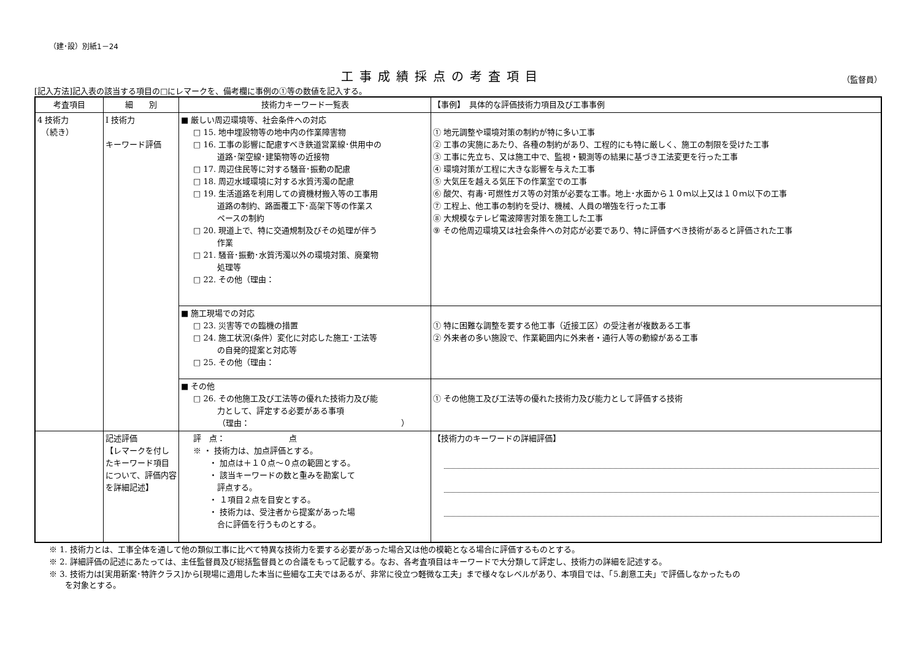（建･設）別紙1－24
工事成績採点の考査項目
（監督員）
[記入方法]記入表の該当する項目の□にレマークを、備考欄に事例の①等の数値を記入する。
| 考査項目 | 細 別 | 技術力キーワード一覧表 | 【事例】 具体的な評価技術力項目及び工事事例 |
| --- | --- | --- | --- |
| 4 技術力 （続き） | Ⅰ 技術力 キーワード評価 | ■ 厳しい周辺環境等、社会条件への対応 □ 15. 地中埋設物等の地中内の作業障害物 □ 16. 工事の影響に配慮すべき鉄道営業線･供用中の 道路･架空線･建築物等の近接物 □ 17. 周辺住民等に対する騒音･振動の配慮 □ 18. 周辺水域環境に対する水質汚濁の配慮 □ 19. 生活道路を利用しての資機材搬入等の工事用 道路の制約、路面覆工下･高架下等の作業ス ペースの制約 □ 20. 現道上で、特に交通規制及びその処理が伴う 作業 □ 21. 騒音･振動･水質汚濁以外の環境対策、廃棄物 処理等 □ 22. その他（理由： | ① 地元調整や環境対策の制約が特に多い工事 ② 工事の実施にあたり、各種の制約があり、工程的にも特に厳しく、施工の制限を受けた工事 ③ 工事に先立ち、又は施工中で、監視・観測等の結果に基づき工法変更を行った工事 ④ 環境対策が工程に大きな影響を与えた工事 ⑤ 大気圧を越える気圧下の作業室での工事 ⑥ 酸欠、有毒･可燃性ガス等の対策が必要な工事。地上･水面から１０ｍ以上又は１０ｍ以下の工事 ⑦ 工程上、他工事の制約を受け、機械、人員の増強を行った工事 ⑧ 大規模なテレビ電波障害対策を施工した工事 ⑨ その他周辺環境又は社会条件への対応が必要であり、特に評価すべき技術があると評価された工事 |
| | | ■ 施工現場での対応 □ 23. 災害等での臨機の措置 □ 24. 施工状況(条件）変化に対応した施工･工法等 の自発的提案と対応等 □ 25. その他（理由： | ① 特に困難な調整を要する他工事（近接工区）の受注者が複数ある工事 ② 外来者の多い施設で、作業範囲内に外来者・通行人等の動線がある工事 |
| | | ■ その他 □ 26. その他施工及び工法等の優れた技術力及び能 力として、評定する必要がある事項 （理由： ） | ① その他施工及び工法等の優れた技術力及び能力として評価する技術 |
| | 記述評価 【レマークを付したキーワード項目について、評価内容を詳細記述】 | 評 点： 点 ※ ・ 技術力は、加点評価とする。 ・ 加点は＋１０点～０点の範囲とする。 ・ 該当キーワードの数と重みを勘案して 評点する。 ・ １項目２点を目安とする。 ・ 技術力は、受注者から提案があった場 合に評価を行うものとする。 | 【技術力のキーワードの詳細評価】 |
※ 1. 技術力とは、工事全体を通して他の類似工事に比べて特異な技術力を要する必要があった場合又は他の模範となる場合に評価するものとする。
※ 2. 詳細評価の記述にあたっては、主任監督員及び総括監督員との合議をもって記載する。なお、各考査項目はキーワードで大分類して評定し、技術力の詳細を記述する。
※ 3. 技術力は[実用新案･特許クラス]から[現場に適用した本当に些細な工夫ではあるが、非常に役立つ軽微な工夫」まで様々なレベルがあり、本項目では、「5.創意工夫」で評価しなかったもの
　　を対象とする。